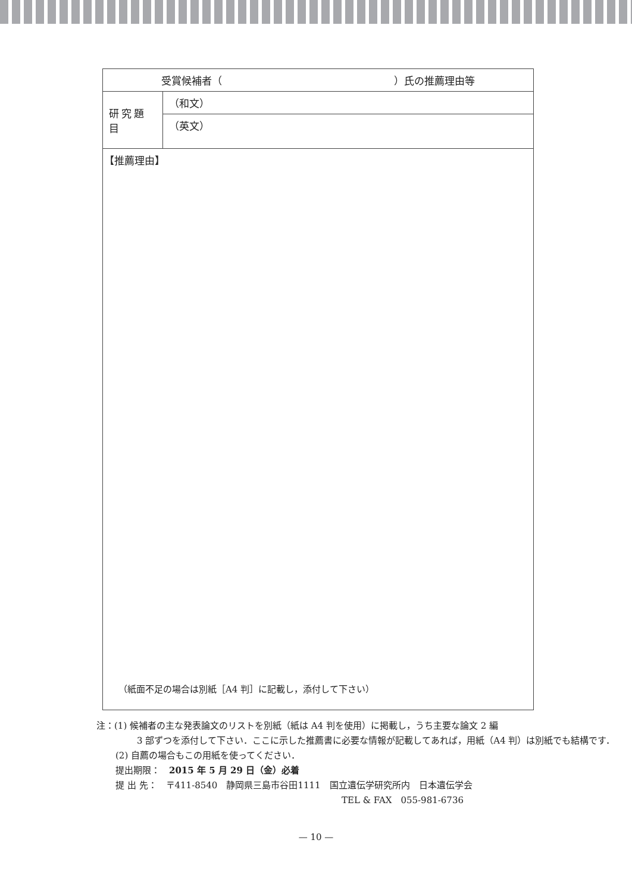| 受賞候補者（ ）氏の推薦理由等 | |
| 研究題目 | （和文） |
| | （英文） |
| 【推薦理由】 （紙面不足の場合は別紙［A4 判］に記載し，添付して下さい） | |
注：(1) 候補者の主な発表論文のリストを別紙（紙は A4 判を使用）に掲載し，うち主要な論文 2 編
3 部ずつを添付して下さい．ここに示した推薦書に必要な情報が記載してあれば，用紙（A4 判）は別紙でも結構です．
(2) 自薦の場合もこの用紙を使ってください．
提出期限：　2015 年 5 月 29 日（金）必着
提 出 先：　〒411-8540　静岡県三島市谷田1111　国立遺伝学研究所内　日本遺伝学会
TEL & FAX　055-981-6736
— 10 —